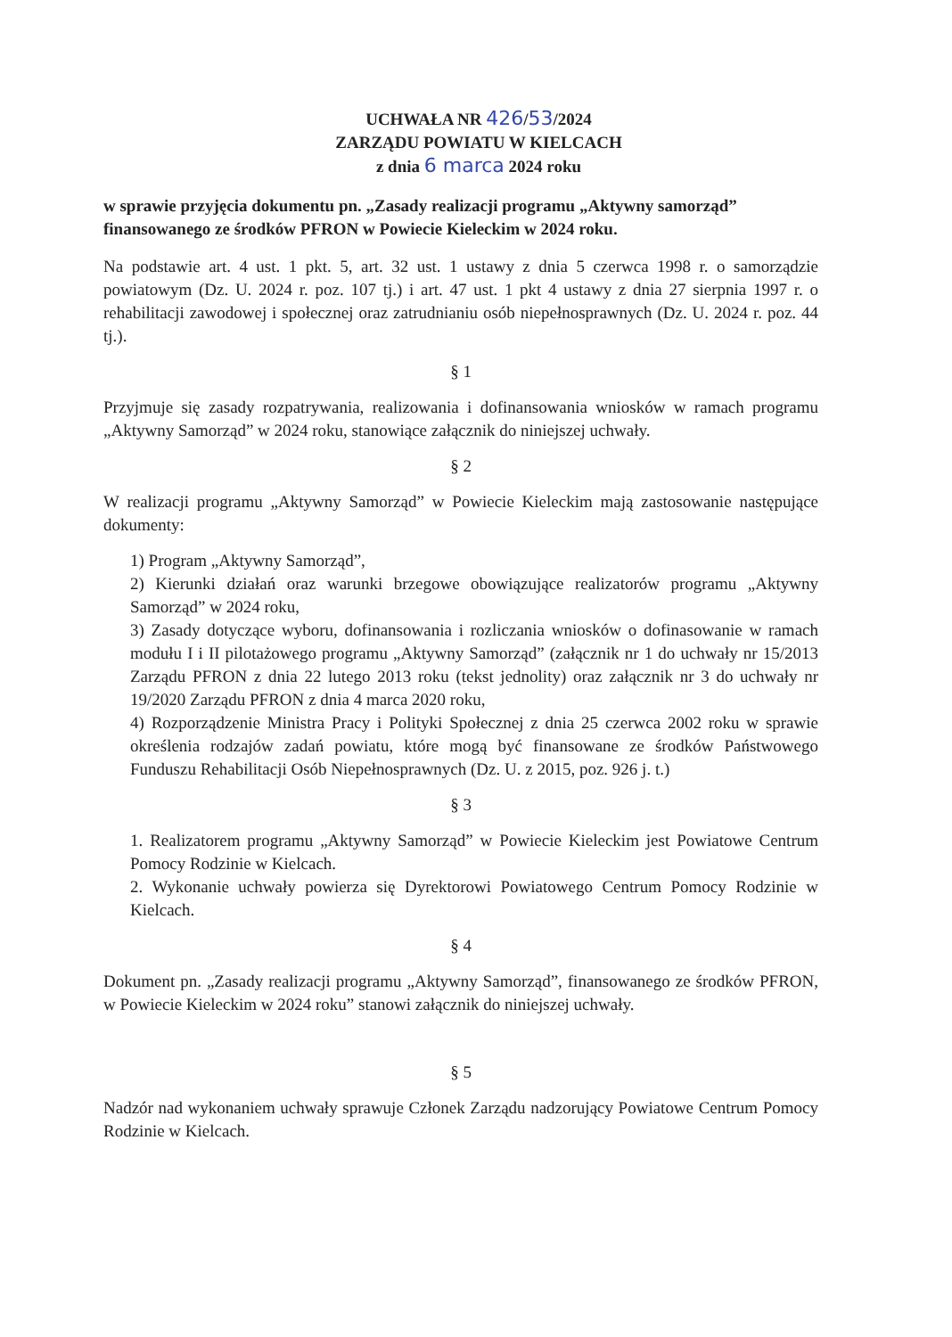UCHWAŁA NR 426/53/2024
ZARZĄDU POWIATU W KIELCACH
z dnia 6 marca 2024 roku
w sprawie przyjęcia dokumentu pn. „Zasady realizacji programu „Aktywny samorząd” finansowanego ze środków PFRON w Powiecie Kieleckim w 2024 roku.
Na podstawie art. 4 ust. 1 pkt. 5, art. 32 ust. 1 ustawy z dnia 5 czerwca 1998 r. o samorządzie powiatowym (Dz. U. 2024 r. poz. 107 tj.) i art. 47 ust. 1 pkt 4 ustawy z dnia 27 sierpnia 1997 r. o rehabilitacji zawodowej i społecznej oraz zatrudnianiu osób niepełnosprawnych (Dz. U. 2024 r. poz. 44 tj.).
§ 1
Przyjmuje się zasady rozpatrywania, realizowania i dofinansowania wniosków w ramach programu „Aktywny Samorząd” w 2024 roku, stanowiące załącznik do niniejszej uchwały.
§ 2
W realizacji programu „Aktywny Samorząd” w Powiecie Kieleckim mają zastosowanie następujące dokumenty:
1) Program „Aktywny Samorząd”,
2) Kierunki działań oraz warunki brzegowe obowiązujące realizatorów programu „Aktywny Samorząd” w 2024 roku,
3) Zasady dotyczące wyboru, dofinansowania i rozliczania wniosków o dofinasowanie w ramach modułu I i II pilotażowego programu „Aktywny Samorząd” (załącznik nr 1 do uchwały nr 15/2013 Zarządu PFRON z dnia 22 lutego 2013 roku (tekst jednolity) oraz załącznik nr 3 do uchwały nr 19/2020 Zarządu PFRON z dnia 4 marca 2020 roku,
4) Rozporządzenie Ministra Pracy i Polityki Społecznej z dnia 25 czerwca 2002 roku w sprawie określenia rodzajów zadań powiatu, które mogą być finansowane ze środków Państwowego Funduszu Rehabilitacji Osób Niepełnosprawnych (Dz. U. z 2015, poz. 926 j. t.)
§ 3
1. Realizatorem programu „Aktywny Samorząd” w Powiecie Kieleckim jest Powiatowe Centrum Pomocy Rodzinie w Kielcach.
2. Wykonanie uchwały powierza się Dyrektorowi Powiatowego Centrum Pomocy Rodzinie w Kielcach.
§ 4
Dokument pn. „Zasady realizacji programu „Aktywny Samorząd”, finansowanego ze środków PFRON, w Powiecie Kieleckim w 2024 roku” stanowi załącznik do niniejszej uchwały.
§ 5
Nadzór nad wykonaniem uchwały sprawuje Członek Zarządu nadzorujący Powiatowe Centrum Pomocy Rodzinie w Kielcach.